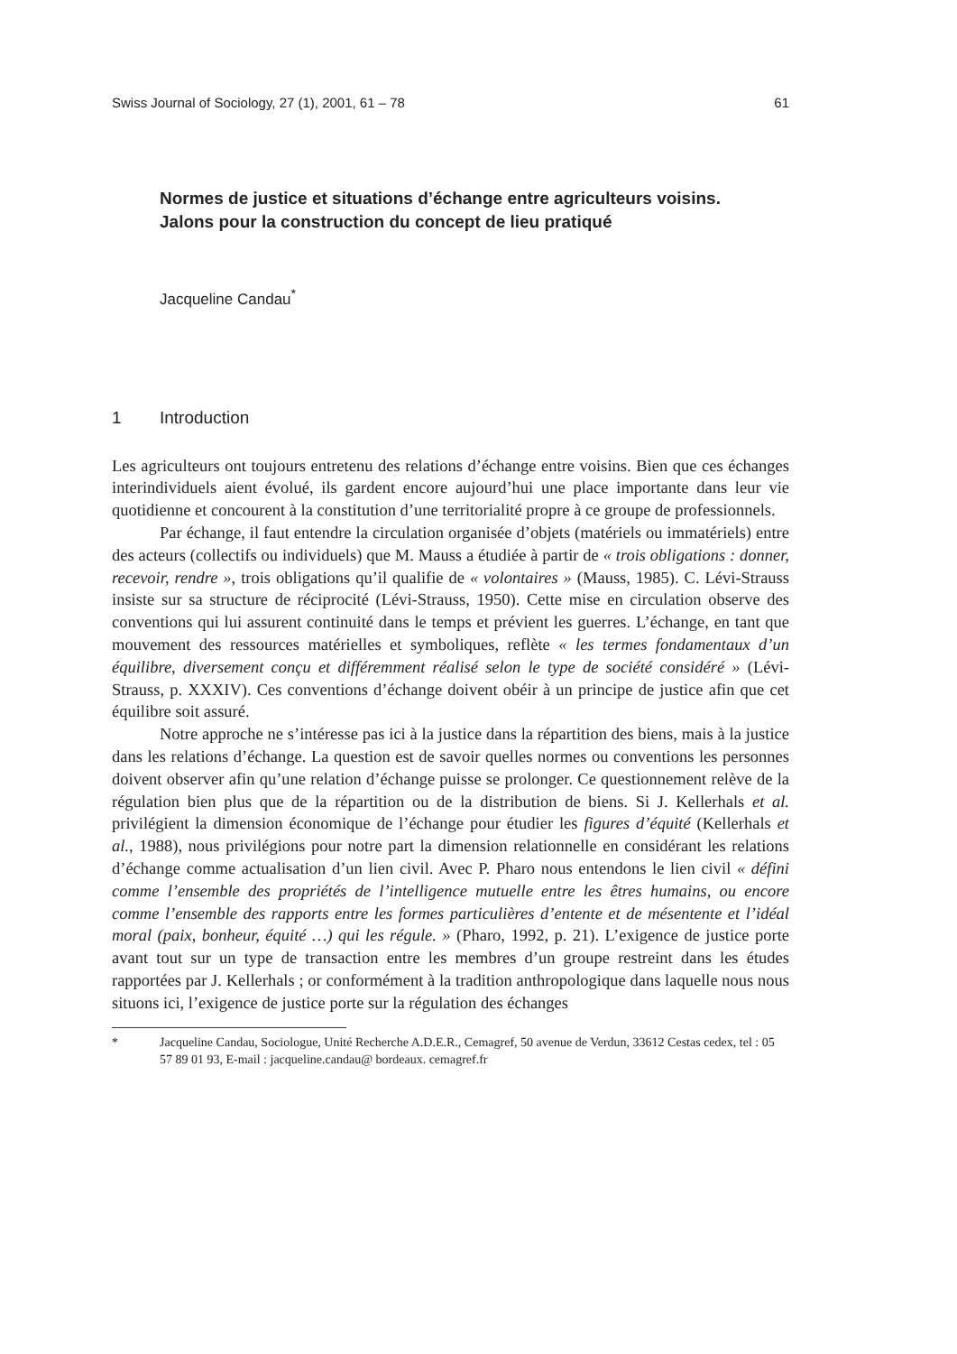Swiss Journal of Sociology, 27 (1), 2001, 61 – 78 61
Normes de justice et situations d’échange entre agriculteurs voisins.
Jalons pour la construction du concept de lieu pratiqué
Jacqueline Candau<sup>*</sup>
1 Introduction
Les agriculteurs ont toujours entretenu des relations d’échange entre voisins. Bien que ces échanges interindividuels aient évolué, ils gardent encore aujourd’hui une place importante dans leur vie quotidienne et concourent à la constitution d’une territorialité propre à ce groupe de professionnels.
Par échange, il faut entendre la circulation organisée d’objets (matériels ou immatériels) entre des acteurs (collectifs ou individuels) que M. Mauss a étudiée à partir de « trois obligations : donner, recevoir, rendre », trois obligations qu’il qualifie de « volontaires » (Mauss, 1985). C. Lévi-Strauss insiste sur sa structure de réciprocité (Lévi-Strauss, 1950). Cette mise en circulation observe des conventions qui lui assurent continuité dans le temps et prévient les guerres. L’échange, en tant que mouvement des ressources matérielles et symboliques, reflète « les termes fondamentaux d’un équilibre, diversement conçu et différemment réalisé selon le type de société considéré » (Lévi-Strauss, p. XXXIV). Ces conventions d’échange doivent obéir à un principe de justice afin que cet équilibre soit assuré.
Notre approche ne s’intéresse pas ici à la justice dans la répartition des biens, mais à la justice dans les relations d’échange. La question est de savoir quelles normes ou conventions les personnes doivent observer afin qu’une relation d’échange puisse se prolonger. Ce questionnement relève de la régulation bien plus que de la répartition ou de la distribution de biens. Si J. Kellerhals et al. privilégient la dimension économique de l’échange pour étudier les figures d’équité (Kellerhals et al., 1988), nous privilégions pour notre part la dimension relationnelle en considérant les relations d’échange comme actualisation d’un lien civil. Avec P. Pharo nous entendons le lien civil « défini comme l’ensemble des propriétés de l’intelligence mutuelle entre les êtres humains, ou encore comme l’ensemble des rapports entre les formes particulières d’entente et de mésentente et l’idéal moral (paix, bonheur, équité …) qui les régule. » (Pharo, 1992, p. 21). L’exigence de justice porte avant tout sur un type de transaction entre les membres d’un groupe restreint dans les études rapportées par J. Kellerhals ; or conformément à la tradition anthropologique dans laquelle nous nous situons ici, l’exigence de justice porte sur la régulation des échanges
* Jacqueline Candau, Sociologue, Unité Recherche A.D.E.R., Cemagref, 50 avenue de Verdun, 33612 Cestas cedex, tel : 05 57 89 01 93, E-mail : jacqueline.candau@ bordeaux. cemagref.fr